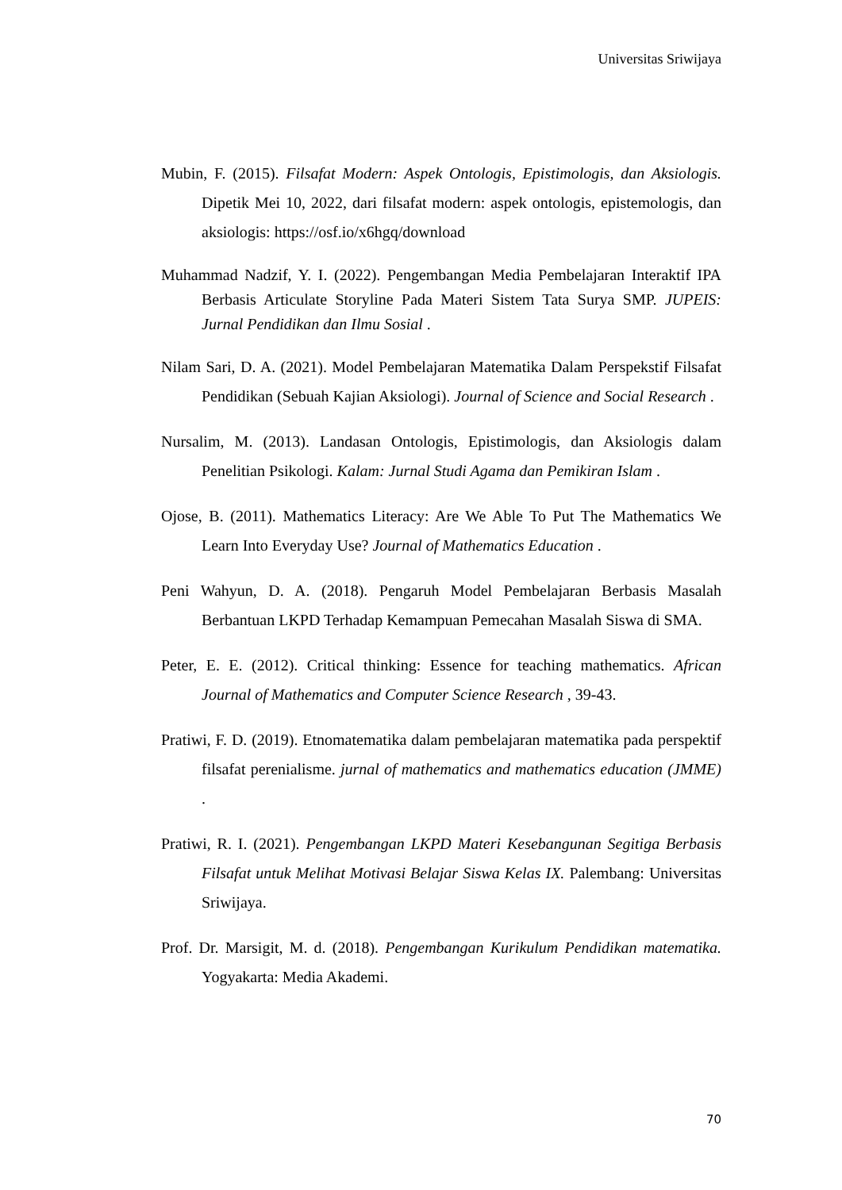Universitas Sriwijaya
Mubin, F. (2015). Filsafat Modern: Aspek Ontologis, Epistimologis, dan Aksiologis. Dipetik Mei 10, 2022, dari filsafat modern: aspek ontologis, epistemologis, dan aksiologis: https://osf.io/x6hgq/download
Muhammad Nadzif, Y. I. (2022). Pengembangan Media Pembelajaran Interaktif IPA Berbasis Articulate Storyline Pada Materi Sistem Tata Surya SMP. JUPEIS: Jurnal Pendidikan dan Ilmu Sosial .
Nilam Sari, D. A. (2021). Model Pembelajaran Matematika Dalam Perspekstif Filsafat Pendidikan (Sebuah Kajian Aksiologi). Journal of Science and Social Research .
Nursalim, M. (2013). Landasan Ontologis, Epistimologis, dan Aksiologis dalam Penelitian Psikologi. Kalam: Jurnal Studi Agama dan Pemikiran Islam .
Ojose, B. (2011). Mathematics Literacy: Are We Able To Put The Mathematics We Learn Into Everyday Use? Journal of Mathematics Education .
Peni Wahyun, D. A. (2018). Pengaruh Model Pembelajaran Berbasis Masalah Berbantuan LKPD Terhadap Kemampuan Pemecahan Masalah Siswa di SMA.
Peter, E. E. (2012). Critical thinking: Essence for teaching mathematics. African Journal of Mathematics and Computer Science Research , 39-43.
Pratiwi, F. D. (2019). Etnomatematika dalam pembelajaran matematika pada perspektif filsafat perenialisme. jurnal of mathematics and mathematics education (JMME) .
Pratiwi, R. I. (2021). Pengembangan LKPD Materi Kesebangunan Segitiga Berbasis Filsafat untuk Melihat Motivasi Belajar Siswa Kelas IX. Palembang: Universitas Sriwijaya.
Prof. Dr. Marsigit, M. d. (2018). Pengembangan Kurikulum Pendidikan matematika. Yogyakarta: Media Akademi.
70